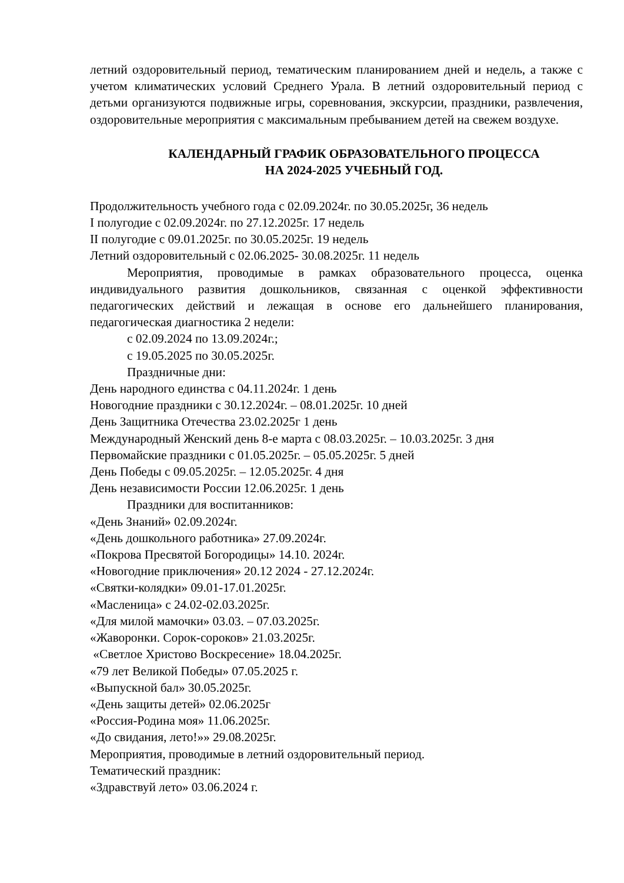летний оздоровительный период, тематическим планированием дней и недель, а также с учетом климатических условий Среднего Урала. В летний оздоровительный период с детьми организуются подвижные игры, соревнования, экскурсии, праздники, развлечения, оздоровительные мероприятия с максимальным пребыванием детей на свежем воздухе.
КАЛЕНДАРНЫЙ ГРАФИК ОБРАЗОВАТЕЛЬНОГО ПРОЦЕССА
НА 2024-2025 УЧЕБНЫЙ ГОД.
Продолжительность учебного года с 02.09.2024г. по 30.05.2025г, 36 недель
I полугодие с 02.09.2024г. по 27.12.2025г. 17 недель
II полугодие с 09.01.2025г. по 30.05.2025г. 19 недель
Летний оздоровительный с 02.06.2025- 30.08.2025г. 11 недель
Мероприятия, проводимые в рамках образовательного процесса, оценка индивидуального развития дошкольников, связанная с оценкой эффективности педагогических действий и лежащая в основе его дальнейшего планирования, педагогическая диагностика 2 недели:
с 02.09.2024 по 13.09.2024г.;
с 19.05.2025 по 30.05.2025г.
Праздничные дни:
День народного единства с 04.11.2024г. 1 день
Новогодние праздники с 30.12.2024г. – 08.01.2025г. 10 дней
День Защитника Отечества 23.02.2025г 1 день
Международный Женский день 8-е марта с 08.03.2025г. – 10.03.2025г. 3 дня
Первомайские праздники с 01.05.2025г. – 05.05.2025г. 5 дней
День Победы с 09.05.2025г. – 12.05.2025г. 4 дня
День независимости России 12.06.2025г. 1 день
Праздники для воспитанников:
«День Знаний» 02.09.2024г.
«День дошкольного работника» 27.09.2024г.
«Покрова Пресвятой Богородицы» 14.10. 2024г.
«Новогодние приключения» 20.12 2024 - 27.12.2024г.
«Святки-колядки» 09.01-17.01.2025г.
«Масленица» с 24.02-02.03.2025г.
«Для милой мамочки» 03.03. – 07.03.2025г.
«Жаворонки. Сорок-сороков» 21.03.2025г.
«Светлое Христово Воскресение» 18.04.2025г.
«79 лет Великой Победы» 07.05.2025 г.
«Выпускной бал» 30.05.2025г.
«День защиты детей» 02.06.2025г
«Россия-Родина моя» 11.06.2025г.
«До свидания, лето!»» 29.08.2025г.
Мероприятия, проводимые в летний оздоровительный период.
Тематический праздник:
«Здравствуй лето» 03.06.2024 г.